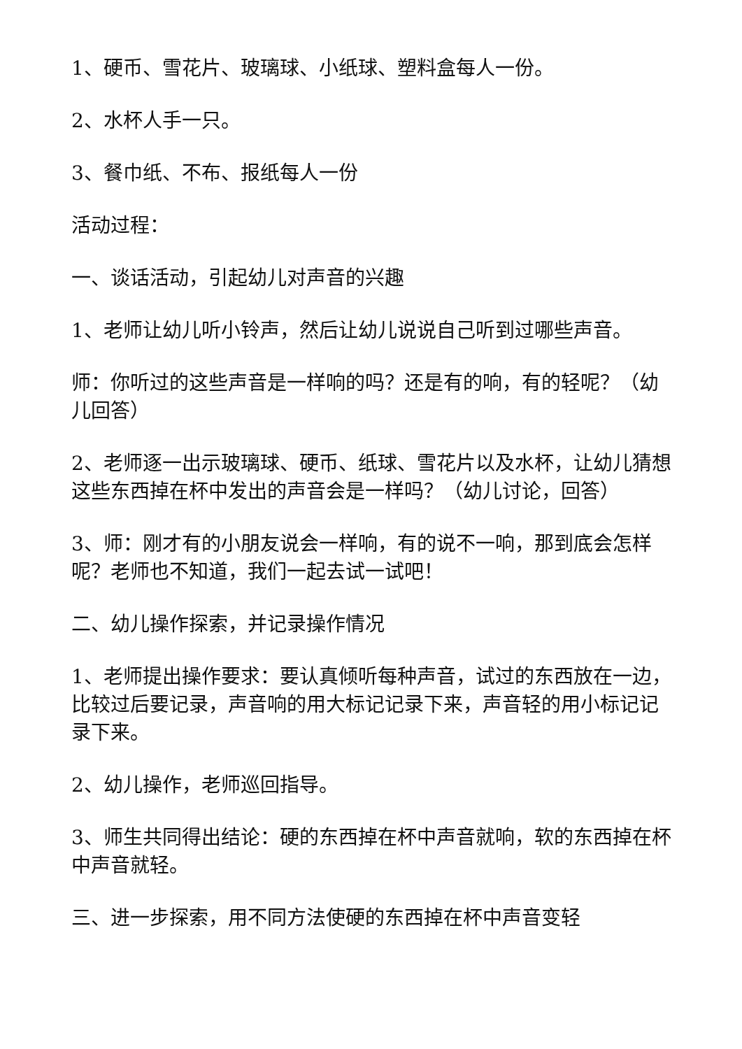1、硬币、雪花片、玻璃球、小纸球、塑料盒每人一份。
2、水杯人手一只。
3、餐巾纸、不布、报纸每人一份
活动过程：
一、谈话活动，引起幼儿对声音的兴趣
1、老师让幼儿听小铃声，然后让幼儿说说自己听到过哪些声音。
师：你听过的这些声音是一样响的吗？还是有的响，有的轻呢？（幼儿回答）
2、老师逐一出示玻璃球、硬币、纸球、雪花片以及水杯，让幼儿猜想这些东西掉在杯中发出的声音会是一样吗？（幼儿讨论，回答）
3、师：刚才有的小朋友说会一样响，有的说不一响，那到底会怎样呢？老师也不知道，我们一起去试一试吧！
二、幼儿操作探索，并记录操作情况
1、老师提出操作要求：要认真倾听每种声音，试过的东西放在一边，比较过后要记录，声音响的用大标记记录下来，声音轻的用小标记记录下来。
2、幼儿操作，老师巡回指导。
3、师生共同得出结论：硬的东西掉在杯中声音就响，软的东西掉在杯中声音就轻。
三、进一步探索，用不同方法使硬的东西掉在杯中声音变轻